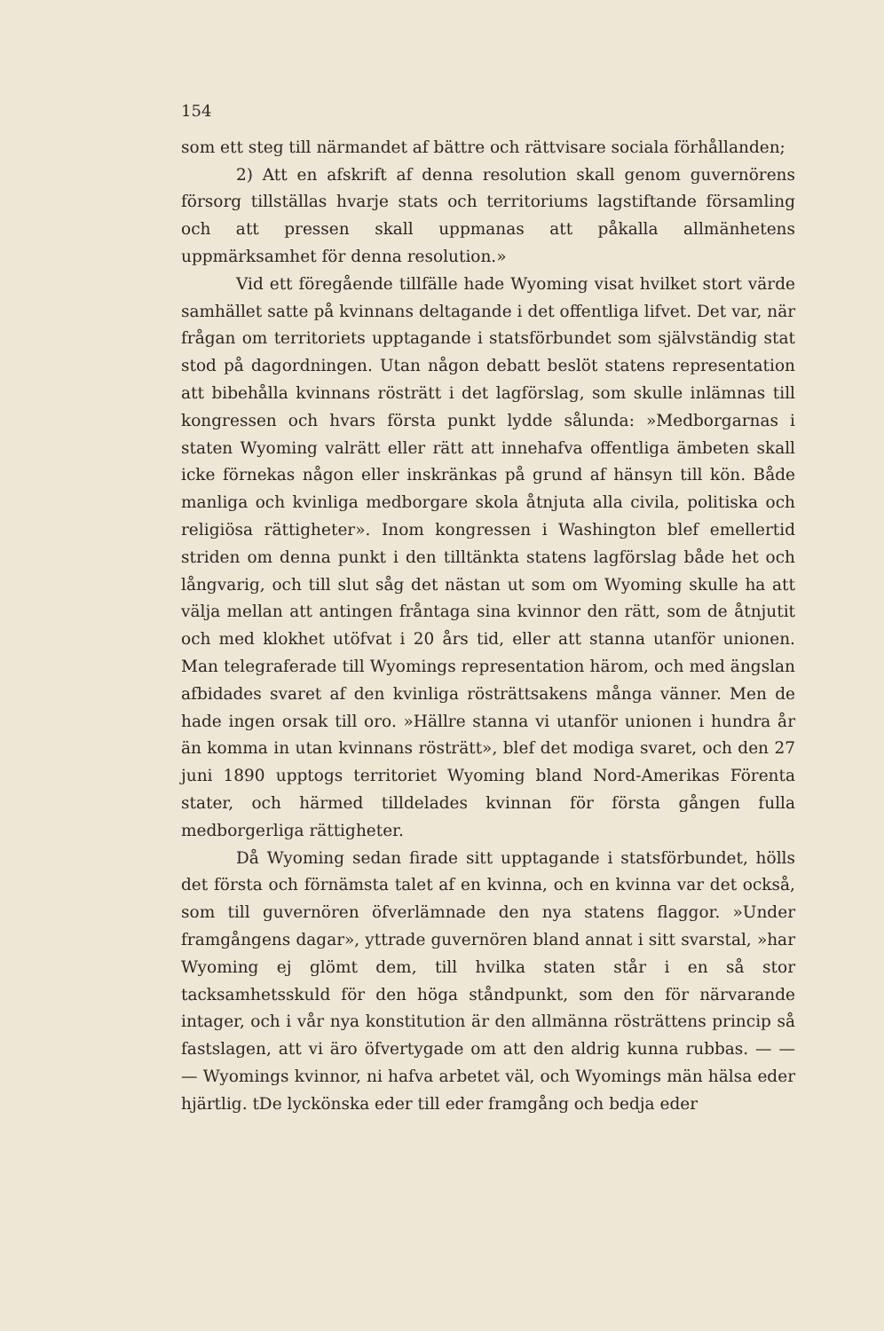154
som ett steg till närmandet af bättre och rättvisare sociala förhållanden;
2) Att en afskrift af denna resolution skall genom guvernörens försorg tillställas hvarje stats och territoriums lagstiftande församling och att pressen skall uppmanas att påkalla allmänhetens uppmärksamhet för denna resolution.»
Vid ett föregående tillfälle hade Wyoming visat hvilket stort värde samhället satte på kvinnans deltagande i det offentliga lifvet. Det var, när frågan om territoriets upptagande i statsförbundet som självständig stat stod på dagordningen. Utan någon debatt beslöt statens representation att bibehålla kvinnans rösträtt i det lagförslag, som skulle inlämnas till kongressen och hvars första punkt lydde sålunda: »Medborgarnas i staten Wyoming valrätt eller rätt att innehafva offentliga ämbeten skall icke förnekas någon eller inskränkas på grund af hänsyn till kön. Både manliga och kvinliga medborgare skola åtnjuta alla civila, politiska och religiösa rättigheter». Inom kongressen i Washington blef emellertid striden om denna punkt i den tilltänkta statens lagförslag både het och långvarig, och till slut såg det nästan ut som om Wyoming skulle ha att välja mellan att antingen fråntaga sina kvinnor den rätt, som de åtnjutit och med klokhet utöfvat i 20 års tid, eller att stanna utanför unionen. Man telegraferade till Wyomings representation härom, och med ängslan afbidades svaret af den kvinliga rösträttsakens många vänner. Men de hade ingen orsak till oro. »Hällre stanna vi utanför unionen i hundra år än komma in utan kvinnans rösträtt», blef det modiga svaret, och den 27 juni 1890 upptogs territoriet Wyoming bland Nord-Amerikas Förenta stater, och härmed tilldelades kvinnan för första gången fulla medborgerliga rättigheter.
Då Wyoming sedan firade sitt upptagande i statsförbundet, hölls det första och förnämsta talet af en kvinna, och en kvinna var det också, som till guvernören öfverlämnade den nya statens flaggor. »Under framgångens dagar», yttrade guvernören bland annat i sitt svarstal, »har Wyoming ej glömt dem, till hvilka staten står i en så stor tacksamhetsskuld för den höga ståndpunkt, som den för närvarande intager, och i vår nya konstitution är den allmänna rösträttens princip så fastslagen, att vi äro öfvertygade om att den aldrig kunna rubbas. — — — Wyomings kvinnor, ni hafva arbetet väl, och Wyomings män hälsa eder hjärtlig. tDe lyckönska eder till eder framgång och bedja eder